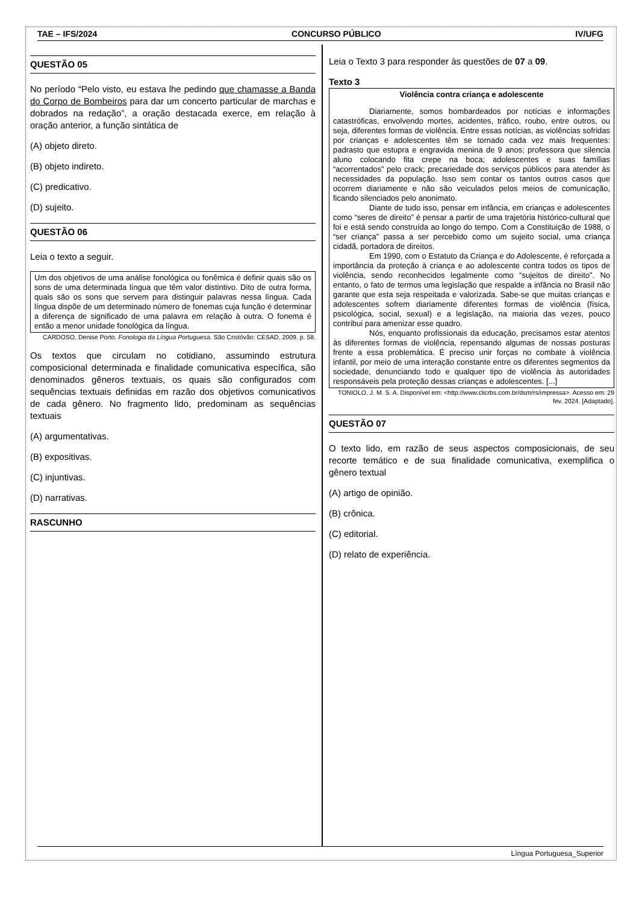TAE – IFS/2024 CONCURSO PÚBLICO IV/UFG
QUESTÃO 05
No período “Pelo visto, eu estava lhe pedindo que chamasse a Banda do Corpo de Bombeiros para dar um concerto particular de marchas e dobrados na redação”, a oração destacada exerce, em relação à oração anterior, a função sintática de
(A) objeto direto.
(B) objeto indireto.
(C) predicativo.
(D) sujeito.
QUESTÃO 06
Leia o texto a seguir.
Um dos objetivos de uma análise fonológica ou fonêmica é definir quais são os sons de uma determinada língua que têm valor distintivo. Dito de outra forma, quais são os sons que servem para distinguir palavras nessa língua. Cada língua dispõe de um determinado número de fonemas cuja função é determinar a diferença de significado de uma palavra em relação à outra. O fonema é então a menor unidade fonológica da língua.
CARDOSO, Denise Porto. Fonologia da Língua Portuguesa. São Cristóvão: CESAD, 2009. p. 58.
Os textos que circulam no cotidiano, assumindo estrutura composicional determinada e finalidade comunicativa específica, são denominados gêneros textuais, os quais são configurados com sequências textuais definidas em razão dos objetivos comunicativos de cada gênero. No fragmento lido, predominam as sequências textuais
(A) argumentativas.
(B) expositivas.
(C) injuntivas.
(D) narrativas.
RASCUNHO
Leia o Texto 3 para responder às questões de 07 a 09.
Texto 3
Violência contra criança e adolescente
Diariamente, somos bombardeados por notícias e informações catastróficas, envolvendo mortes, acidentes, tráfico, roubo, entre outros, ou seja, diferentes formas de violência. Entre essas notícias, as violências sofridas por crianças e adolescentes têm se tornado cada vez mais frequentes: padrasto que estupra e engravida menina de 9 anos; professora que silencia aluno colocando fita crepe na boca; adolescentes e suas famílias “acorrentados” pelo crack; precariedade dos serviços públicos para atender às necessidades da população. Isso sem contar os tantos outros casos que ocorrem diariamente e não são veiculados pelos meios de comunicação, ficando silenciados pelo anonimato.
Diante de tudo isso, pensar em infância, em crianças e adolescentes como “seres de direito” é pensar a partir de uma trajetória histórico-cultural que foi e está sendo construída ao longo do tempo. Com a Constituição de 1988, o “ser criança” passa a ser percebido como um sujeito social, uma criança cidadã, portadora de direitos.
Em 1990, com o Estatuto da Criança e do Adolescente, é reforçada a importância da proteção à criança e ao adolescente contra todos os tipos de violência, sendo reconhecidos legalmente como “sujeitos de direito”. No entanto, o fato de termos uma legislação que respalde a infância no Brasil não garante que esta seja respeitada e valorizada. Sabe-se que muitas crianças e adolescentes sofrem diariamente diferentes formas de violência (física, psicológica, social, sexual) e a legislação, na maioria das vezes, pouco contribui para amenizar esse quadro.
Nós, enquanto profissionais da educação, precisamos estar atentos às diferentes formas de violência, repensando algumas de nossas posturas frente a essa problemática. É preciso unir forças no combate à violência infantil, por meio de uma interação constante entre os diferentes segmentos da sociedade, denunciando todo e qualquer tipo de violência às autoridades responsáveis pela proteção dessas crianças e adolescentes. [...]
TONIOLO, J. M. S. A. Disponível em: <http://www.clicrbs.com.br/dsm/rs/impressa>. Acesso em: 29 fev. 2024. [Adaptado].
QUESTÃO 07
O texto lido, em razão de seus aspectos composicionais, de seu recorte temático e de sua finalidade comunicativa, exemplifica o gênero textual
(A) artigo de opinião.
(B) crônica.
(C) editorial.
(D) relato de experiência.
Língua Portuguesa_Superior